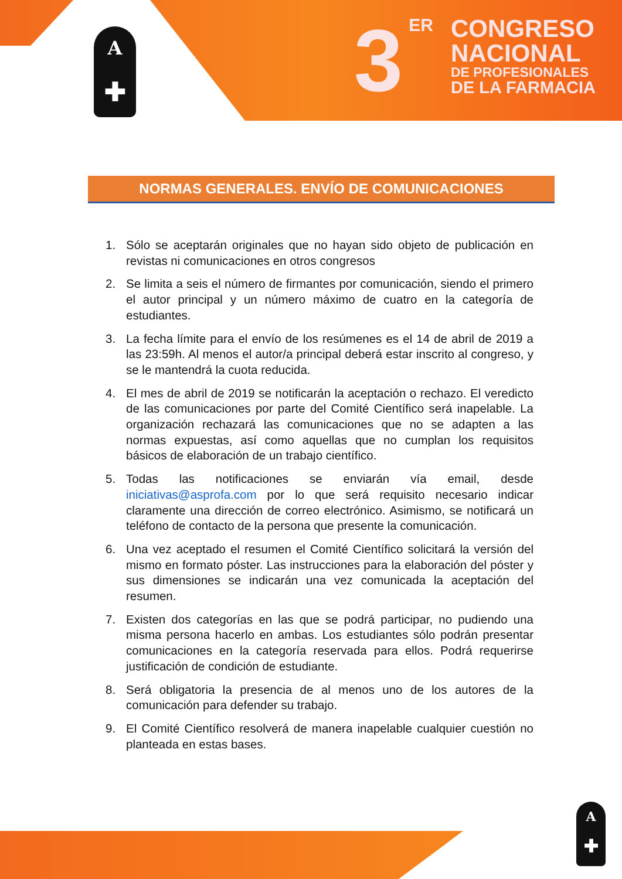A
✚
3 ER
CONGRESO
NACIONAL
DE PROFESIONALES
DE LA FARMACIA
NORMAS GENERALES. ENVÍO DE COMUNICACIONES
1. Sólo se aceptarán originales que no hayan sido objeto de publicación en revistas ni comunicaciones en otros congresos
2. Se limita a seis el número de firmantes por comunicación, siendo el primero el autor principal y un número máximo de cuatro en la categoría de estudiantes.
3. La fecha límite para el envío de los resúmenes es el 14 de abril de 2019 a las 23:59h. Al menos el autor/a principal deberá estar inscrito al congreso, y se le mantendrá la cuota reducida.
4. El mes de abril de 2019 se notificarán la aceptación o rechazo. El veredicto de las comunicaciones por parte del Comité Científico será inapelable. La organización rechazará las comunicaciones que no se adapten a las normas expuestas, así como aquellas que no cumplan los requisitos básicos de elaboración de un trabajo científico.
5. Todas las notificaciones se enviarán vía email, desde iniciativas@asprofa.com por lo que será requisito necesario indicar claramente una dirección de correo electrónico. Asimismo, se notificará un teléfono de contacto de la persona que presente la comunicación.
6. Una vez aceptado el resumen el Comité Científico solicitará la versión del mismo en formato póster. Las instrucciones para la elaboración del póster y sus dimensiones se indicarán una vez comunicada la aceptación del resumen.
7. Existen dos categorías en las que se podrá participar, no pudiendo una misma persona hacerlo en ambas. Los estudiantes sólo podrán presentar comunicaciones en la categoría reservada para ellos. Podrá requerirse justificación de condición de estudiante.
8. Será obligatoria la presencia de al menos uno de los autores de la comunicación para defender su trabajo.
9. El Comité Científico resolverá de manera inapelable cualquier cuestión no planteada en estas bases.
A
✚